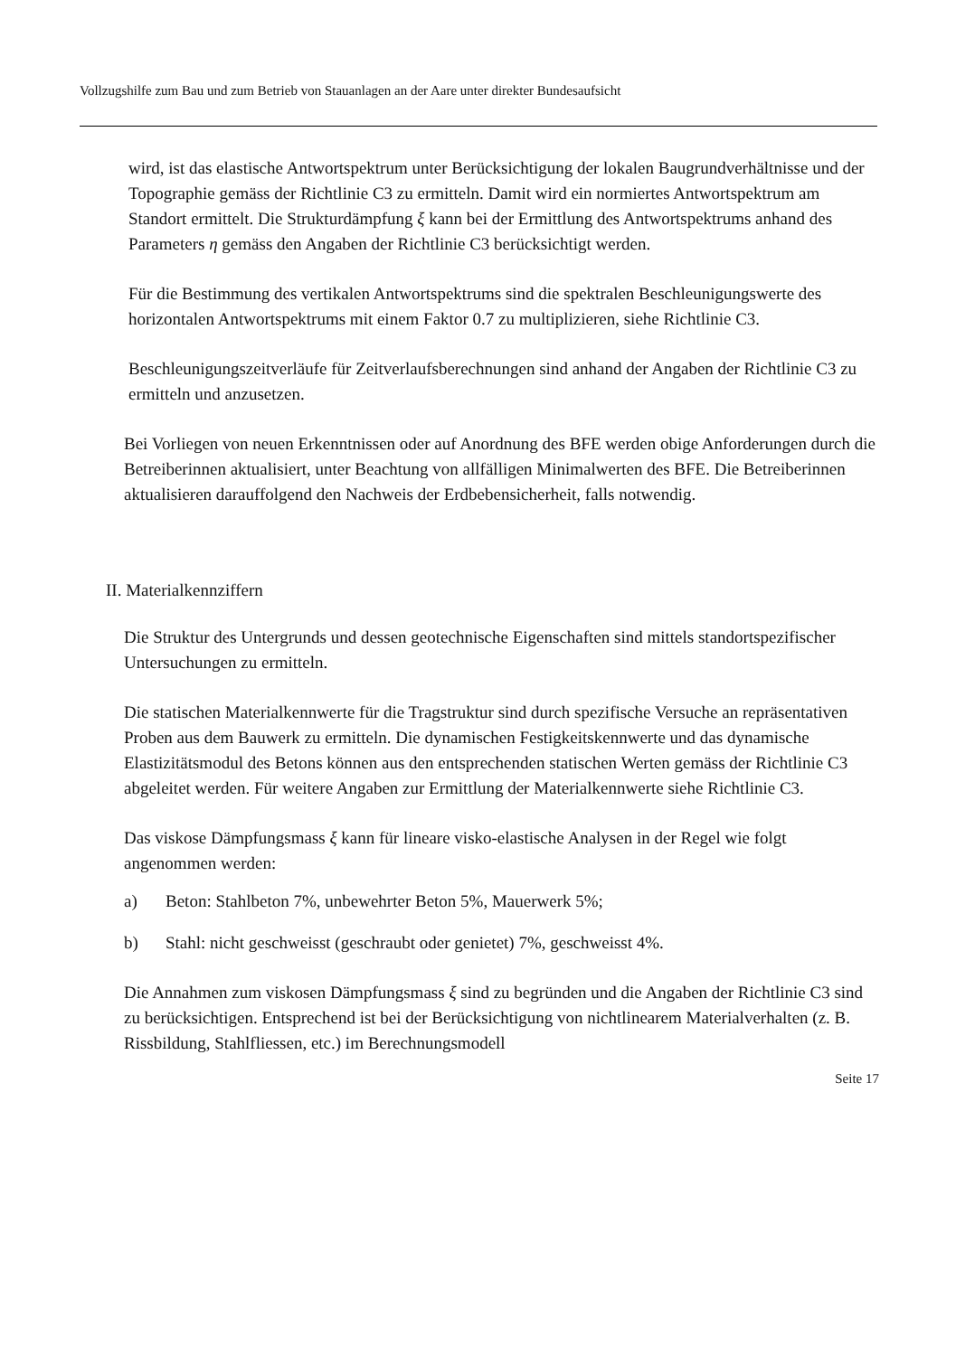Vollzugshilfe zum Bau und zum Betrieb von Stauanlagen an der Aare unter direkter Bundesaufsicht
wird, ist das elastische Antwortspektrum unter Berücksichtigung der lokalen Baugrundverhältnisse und der Topographie gemäss der Richtlinie C3 zu ermitteln. Damit wird ein normiertes Antwortspektrum am Standort ermittelt. Die Strukturdämpfung ξ kann bei der Ermittlung des Antwortspektrums anhand des Parameters η gemäss den Angaben der Richtlinie C3 berücksichtigt werden.
Für die Bestimmung des vertikalen Antwortspektrums sind die spektralen Beschleunigungswerte des horizontalen Antwortspektrums mit einem Faktor 0.7 zu multiplizieren, siehe Richtlinie C3.
Beschleunigungszeitverläufe für Zeitverlaufsberechnungen sind anhand der Angaben der Richtlinie C3 zu ermitteln und anzusetzen.
Bei Vorliegen von neuen Erkenntnissen oder auf Anordnung des BFE werden obige Anforderungen durch die Betreiberinnen aktualisiert, unter Beachtung von allfälligen Minimalwerten des BFE. Die Betreiberinnen aktualisieren darauffolgend den Nachweis der Erdbebensicherheit, falls notwendig.
II. Materialkennziffern
Die Struktur des Untergrunds und dessen geotechnische Eigenschaften sind mittels standortspezifischer Untersuchungen zu ermitteln.
Die statischen Materialkennwerte für die Tragstruktur sind durch spezifische Versuche an repräsentativen Proben aus dem Bauwerk zu ermitteln. Die dynamischen Festigkeitskennwerte und das dynamische Elastizitätsmodul des Betons können aus den entsprechenden statischen Werten gemäss der Richtlinie C3 abgeleitet werden. Für weitere Angaben zur Ermittlung der Materialkennwerte siehe Richtlinie C3.
Das viskose Dämpfungsmass ξ kann für lineare visko-elastische Analysen in der Regel wie folgt angenommen werden:
a) Beton: Stahlbeton 7%, unbewehrter Beton 5%, Mauerwerk 5%;
b) Stahl: nicht geschweisst (geschraubt oder genietet) 7%, geschweisst 4%.
Die Annahmen zum viskosen Dämpfungsmass ξ sind zu begründen und die Angaben der Richtlinie C3 sind zu berücksichtigen. Entsprechend ist bei der Berücksichtigung von nichtlinearem Materialverhalten (z. B. Rissbildung, Stahlfliessen, etc.) im Berechnungsmodell
Seite 17